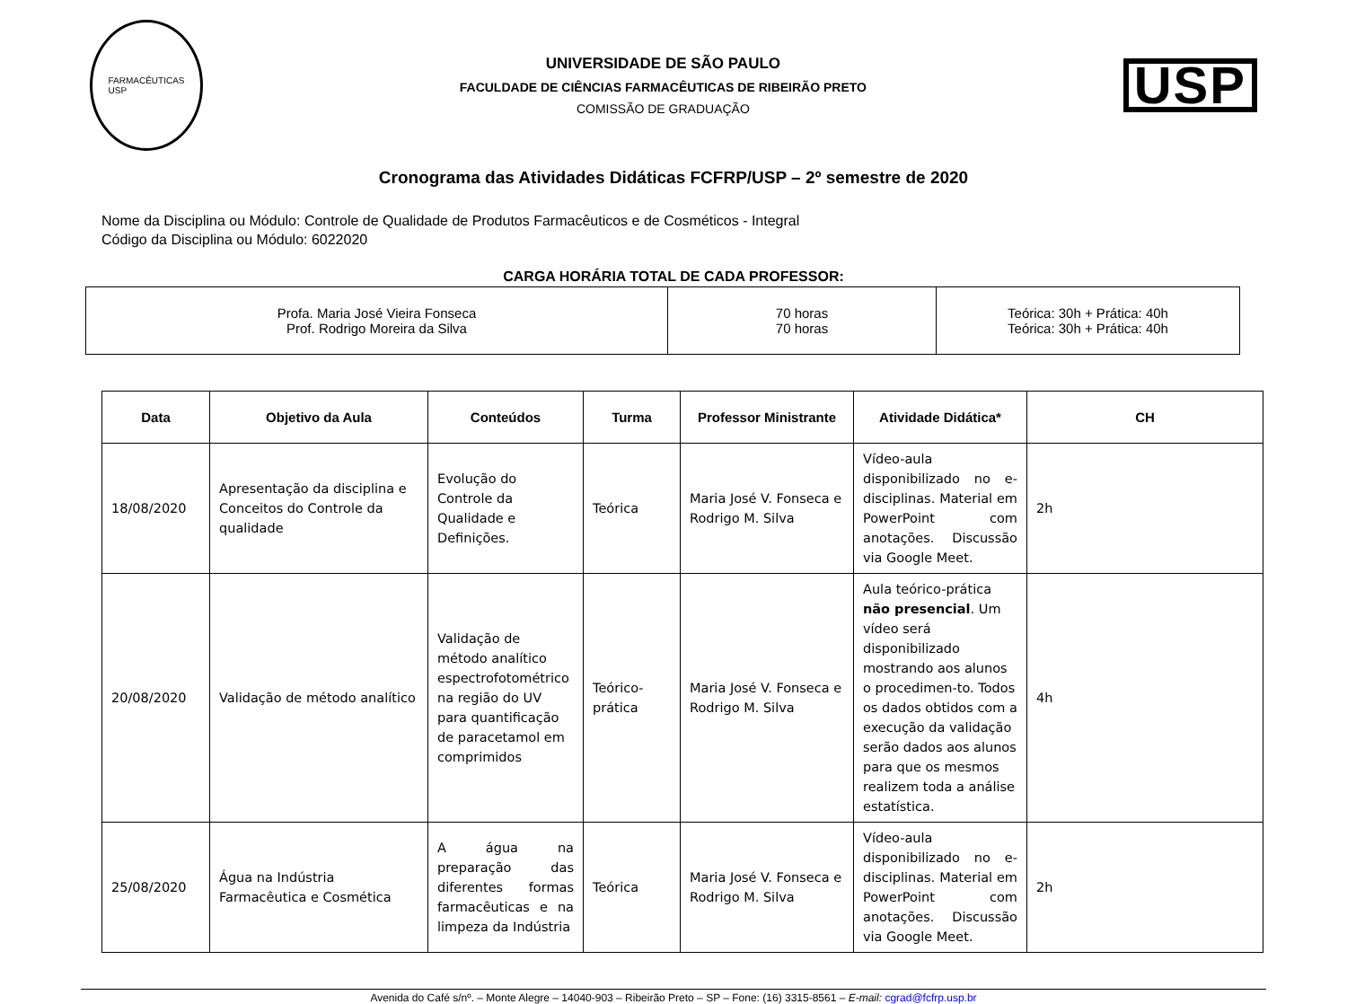FARMACÊUTICAS
USP
UNIVERSIDADE DE SÃO PAULO
FACULDADE DE CIÊNCIAS FARMACÊUTICAS DE RIBEIRÃO PRETO
COMISSÃO DE GRADUAÇÃO
USP
Cronograma das Atividades Didáticas FCFRP/USP – 2º semestre de 2020
Nome da Disciplina ou Módulo: Controle de Qualidade de Produtos Farmacêuticos e de Cosméticos - Integral
Código da Disciplina ou Módulo: 6022020
CARGA HORÁRIA TOTAL DE CADA PROFESSOR:
| Profa. Maria José Vieira Fonseca Prof. Rodrigo Moreira da Silva | 70 horas 70 horas | Teórica: 30h + Prática: 40h Teórica: 30h + Prática: 40h |
| Data | Objetivo da Aula | Conteúdos | Turma | Professor Ministrante | Atividade Didática* | CH |
| --- | --- | --- | --- | --- | --- | --- |
| 18/08/2020 | Apresentação da disciplina e Conceitos do Controle da qualidade | Evolução do Controle da Qualidade e Definições. | Teórica | Maria José V. Fonseca e Rodrigo M. Silva | Vídeo-aula disponibilizado no e-disciplinas. Material em PowerPoint com anotações. Discussão via Google Meet. | 2h |
| 20/08/2020 | Validação de método analítico | Validação de método analítico espectrofotométrico na região do UV para quantificação de paracetamol em comprimidos | Teórico-prática | Maria José V. Fonseca e Rodrigo M. Silva | Aula teórico-prática não presencial . Um vídeo será disponibilizado mostrando aos alunos o procedimen-to. Todos os dados obtidos com a execução da validação serão dados aos alunos para que os mesmos realizem toda a análise estatística. | 4h |
| 25/08/2020 | Água na Indústria Farmacêutica e Cosmética | A água na preparação das diferentes formas farmacêuticas e na limpeza da Indústria | Teórica | Maria José V. Fonseca e Rodrigo M. Silva | Vídeo-aula disponibilizado no e-disciplinas. Material em PowerPoint com anotações. Discussão via Google Meet. | 2h |
Avenida do Café s/nº. – Monte Alegre – 14040-903 – Ribeirão Preto – SP – Fone: (16) 3315-8561 – E-mail: cgrad@fcfrp.usp.br